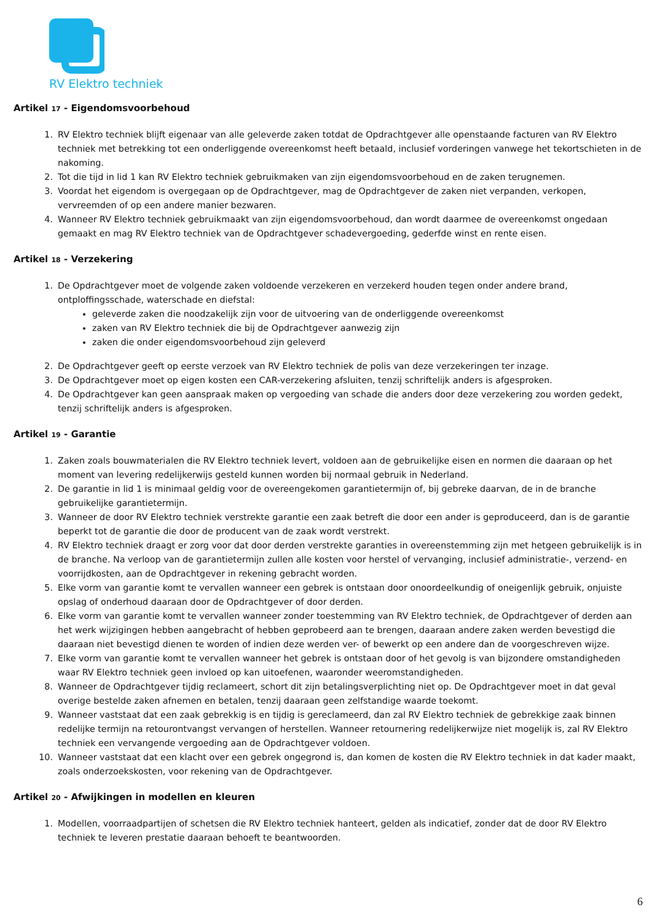RV Elektro techniek
Artikel 17 - Eigendomsvoorbehoud
1. RV Elektro techniek blijft eigenaar van alle geleverde zaken totdat de Opdrachtgever alle openstaande facturen van RV Elektro techniek met betrekking tot een onderliggende overeenkomst heeft betaald, inclusief vorderingen vanwege het tekortschieten in de nakoming.
2. Tot die tijd in lid 1 kan RV Elektro techniek gebruikmaken van zijn eigendomsvoorbehoud en de zaken terugnemen.
3. Voordat het eigendom is overgegaan op de Opdrachtgever, mag de Opdrachtgever de zaken niet verpanden, verkopen, vervreemden of op een andere manier bezwaren.
4. Wanneer RV Elektro techniek gebruikmaakt van zijn eigendomsvoorbehoud, dan wordt daarmee de overeenkomst ongedaan gemaakt en mag RV Elektro techniek van de Opdrachtgever schadevergoeding, gederfde winst en rente eisen.
Artikel 18 - Verzekering
1. De Opdrachtgever moet de volgende zaken voldoende verzekeren en verzekerd houden tegen onder andere brand, ontploffingsschade, waterschade en diefstal:
geleverde zaken die noodzakelijk zijn voor de uitvoering van de onderliggende overeenkomst
zaken van RV Elektro techniek die bij de Opdrachtgever aanwezig zijn
zaken die onder eigendomsvoorbehoud zijn geleverd
2. De Opdrachtgever geeft op eerste verzoek van RV Elektro techniek de polis van deze verzekeringen ter inzage.
3. De Opdrachtgever moet op eigen kosten een CAR-verzekering afsluiten, tenzij schriftelijk anders is afgesproken.
4. De Opdrachtgever kan geen aanspraak maken op vergoeding van schade die anders door deze verzekering zou worden gedekt, tenzij schriftelijk anders is afgesproken.
Artikel 19 - Garantie
1. Zaken zoals bouwmaterialen die RV Elektro techniek levert, voldoen aan de gebruikelijke eisen en normen die daaraan op het moment van levering redelijkerwijs gesteld kunnen worden bij normaal gebruik in Nederland.
2. De garantie in lid 1 is minimaal geldig voor de overeengekomen garantietermijn of, bij gebreke daarvan, de in de branche gebruikelijke garantietermijn.
3. Wanneer de door RV Elektro techniek verstrekte garantie een zaak betreft die door een ander is geproduceerd, dan is de garantie beperkt tot de garantie die door de producent van de zaak wordt verstrekt.
4. RV Elektro techniek draagt er zorg voor dat door derden verstrekte garanties in overeenstemming zijn met hetgeen gebruikelijk is in de branche. Na verloop van de garantietermijn zullen alle kosten voor herstel of vervanging, inclusief administratie-, verzend- en voorrijdkosten, aan de Opdrachtgever in rekening gebracht worden.
5. Elke vorm van garantie komt te vervallen wanneer een gebrek is ontstaan door onoordeelkundig of oneigenlijk gebruik, onjuiste opslag of onderhoud daaraan door de Opdrachtgever of door derden.
6. Elke vorm van garantie komt te vervallen wanneer zonder toestemming van RV Elektro techniek, de Opdrachtgever of derden aan het werk wijzigingen hebben aangebracht of hebben geprobeerd aan te brengen, daaraan andere zaken werden bevestigd die daaraan niet bevestigd dienen te worden of indien deze werden ver- of bewerkt op een andere dan de voorgeschreven wijze.
7. Elke vorm van garantie komt te vervallen wanneer het gebrek is ontstaan door of het gevolg is van bijzondere omstandigheden waar RV Elektro techniek geen invloed op kan uitoefenen, waaronder weeromstandigheden.
8. Wanneer de Opdrachtgever tijdig reclameert, schort dit zijn betalingsverplichting niet op. De Opdrachtgever moet in dat geval overige bestelde zaken afnemen en betalen, tenzij daaraan geen zelfstandige waarde toekomt.
9. Wanneer vaststaat dat een zaak gebrekkig is en tijdig is gereclameerd, dan zal RV Elektro techniek de gebrekkige zaak binnen redelijke termijn na retourontvangst vervangen of herstellen. Wanneer retournering redelijkerwijze niet mogelijk is, zal RV Elektro techniek een vervangende vergoeding aan de Opdrachtgever voldoen.
10. Wanneer vaststaat dat een klacht over een gebrek ongegrond is, dan komen de kosten die RV Elektro techniek in dat kader maakt, zoals onderzoekskosten, voor rekening van de Opdrachtgever.
Artikel 20 - Afwijkingen in modellen en kleuren
1. Modellen, voorraadpartijen of schetsen die RV Elektro techniek hanteert, gelden als indicatief, zonder dat de door RV Elektro techniek te leveren prestatie daaraan behoeft te beantwoorden.
6